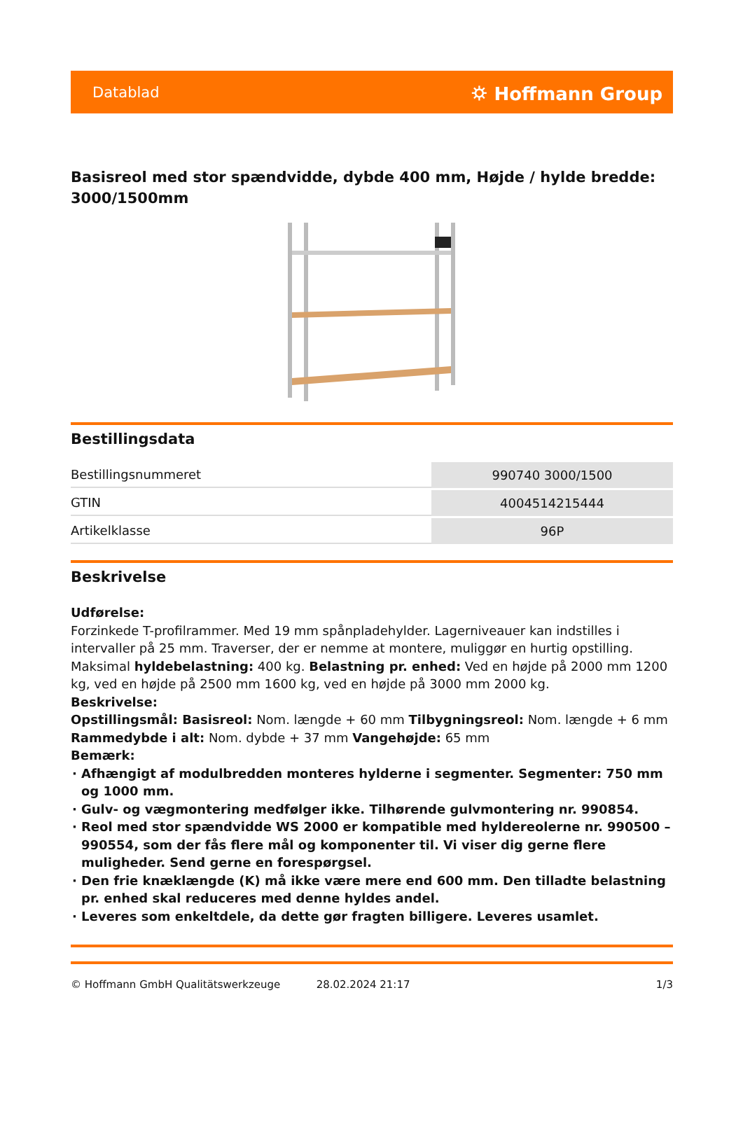Datablad ⛭ Hoffmann Group
Basisreol med stor spændvidde, dybde 400 mm, Højde / hylde bredde: 3000/1500mm
Bestillingsdata
| Bestillingsnummeret | 990740 3000/1500 |
| GTIN | 4004514215444 |
| Artikelklasse | 96P |
Beskrivelse
Udførelse:
Forzinkede T-profilrammer. Med 19 mm spånpladehylder. Lagerniveauer kan indstilles i intervaller på 25 mm. Traverser, der er nemme at montere, muliggør en hurtig opstilling. Maksimal hyldebelastning: 400 kg. Belastning pr. enhed: Ved en højde på 2000 mm 1200 kg, ved en højde på 2500 mm 1600 kg, ved en højde på 3000 mm 2000 kg.
Beskrivelse:
Opstillingsmål: Basisreol: Nom. længde + 60 mm Tilbygningsreol: Nom. længde + 6 mm Rammedybde i alt: Nom. dybde + 37 mm Vangehøjde: 65 mm
Bemærk:
Afhængigt af modulbredden monteres hylderne i segmenter. Segmenter: 750 mm og 1000 mm.
Gulv- og vægmontering medfølger ikke. Tilhørende gulvmontering nr. 990854.
Reol med stor spændvidde WS 2000 er kompatible med hyldereolerne nr. 990500 – 990554, som der fås flere mål og komponenter til. Vi viser dig gerne flere muligheder. Send gerne en forespørgsel.
Den frie knæklængde (K) må ikke være mere end 600 mm. Den tilladte belastning pr. enhed skal reduceres med denne hyldes andel.
Leveres som enkeltdele, da dette gør fragten billigere. Leveres usamlet.
© Hoffmann GmbH Qualitätswerkzeuge 28.02.2024 21:17 1/3